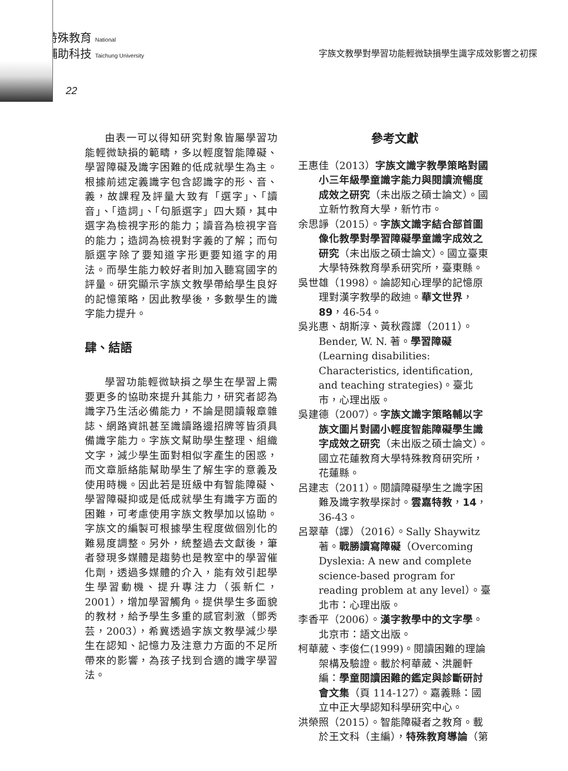特殊教育 National
輔助科技 Taichung University
字族文教學對學習功能輕微缺損學生識字成效影響之初探
22
由表一可以得知研究對象皆屬學習功能輕微缺損的範疇，多以輕度智能障礙、學習障礙及識字困難的低成就學生為主。根據前述定義識字包含認識字的形、音、義，故課程及評量大致有「選字」、「讀音」、「造詞」、「句脈選字」四大類，其中選字為檢視字形的能力；讀音為檢視字音的能力；造詞為檢視對字義的了解；而句脈選字除了要知道字形更要知道字的用法。而學生能力較好者則加入聽寫國字的評量。研究顯示字族文教學帶給學生良好的記憶策略，因此教學後，多數學生的識字能力提升。
肆、結語
學習功能輕微缺損之學生在學習上需要更多的協助來提升其能力，研究者認為識字乃生活必備能力，不論是閱讀報章雜誌、網路資訊甚至識讀路邊招牌等皆須具備識字能力。字族文幫助學生整理、組織文字，減少學生面對相似字產生的困惑，而文章脈絡能幫助學生了解生字的意義及使用時機。因此若是班級中有智能障礙、學習障礙抑或是低成就學生有識字方面的困難，可考慮使用字族文教學加以協助。字族文的編製可根據學生程度做個別化的難易度調整。另外，統整過去文獻後，筆者發現多媒體是趨勢也是教室中的學習催化劑，透過多媒體的介入，能有效引起學生學習動機、提升專注力（張新仁，2001），增加學習觸角。提供學生多面貌的教材，給予學生多重的感官刺激（鄧秀芸，2003），希冀透過字族文教學減少學生在認知、記憶力及注意力方面的不足所帶來的影響，為孩子找到合適的識字學習法。
參考文獻
王惠佳（2013）字族文識字教學策略對國小三年級學童識字能力與閱讀流暢度成效之研究（未出版之碩士論文）。國立新竹教育大學，新竹市。
余思諍（2015）。字族文識字結合部首圖像化教學對學習障礙學童識字成效之研究（未出版之碩士論文）。國立臺東大學特殊教育學系研究所，臺東縣。
吳世雄（1998）。論認知心理學的記憶原理對漢字教學的啟迪。華文世界，89，46-54。
吳兆惠、胡斯淳、黃秋霞譯（2011）。Bender, W. N. 著。學習障礙 (Learning disabilities: Characteristics, identification, and teaching strategies)。臺北市，心理出版。
吳建德（2007）。字族文識字策略輔以字族文圖片對國小輕度智能障礙學生識字成效之研究（未出版之碩士論文）。國立花蓮教育大學特殊教育研究所，花蓮縣。
呂建志（2011）。閱讀障礙學生之識字困難及識字教學探討。雲嘉特教，14，36-43。
呂翠華（譯）（2016）。Sally Shaywitz 著。戰勝讀寫障礙（Overcoming Dyslexia: A new and complete science-based program for reading problem at any level）。臺北市：心理出版。
李香平（2006）。漢字教學中的文字學。北京市：語文出版。
柯華葳、李俊仁(1999)。閱讀困難的理論架構及驗證。載於柯華葳、洪麗軒編：學童閱讀困難的鑑定與診斷研討會文集（頁 114-127）。嘉義縣：國立中正大學認知科學研究中心。
洪榮照（2015）。智能障礙者之教育。載於王文科（主編），特殊教育導論（第